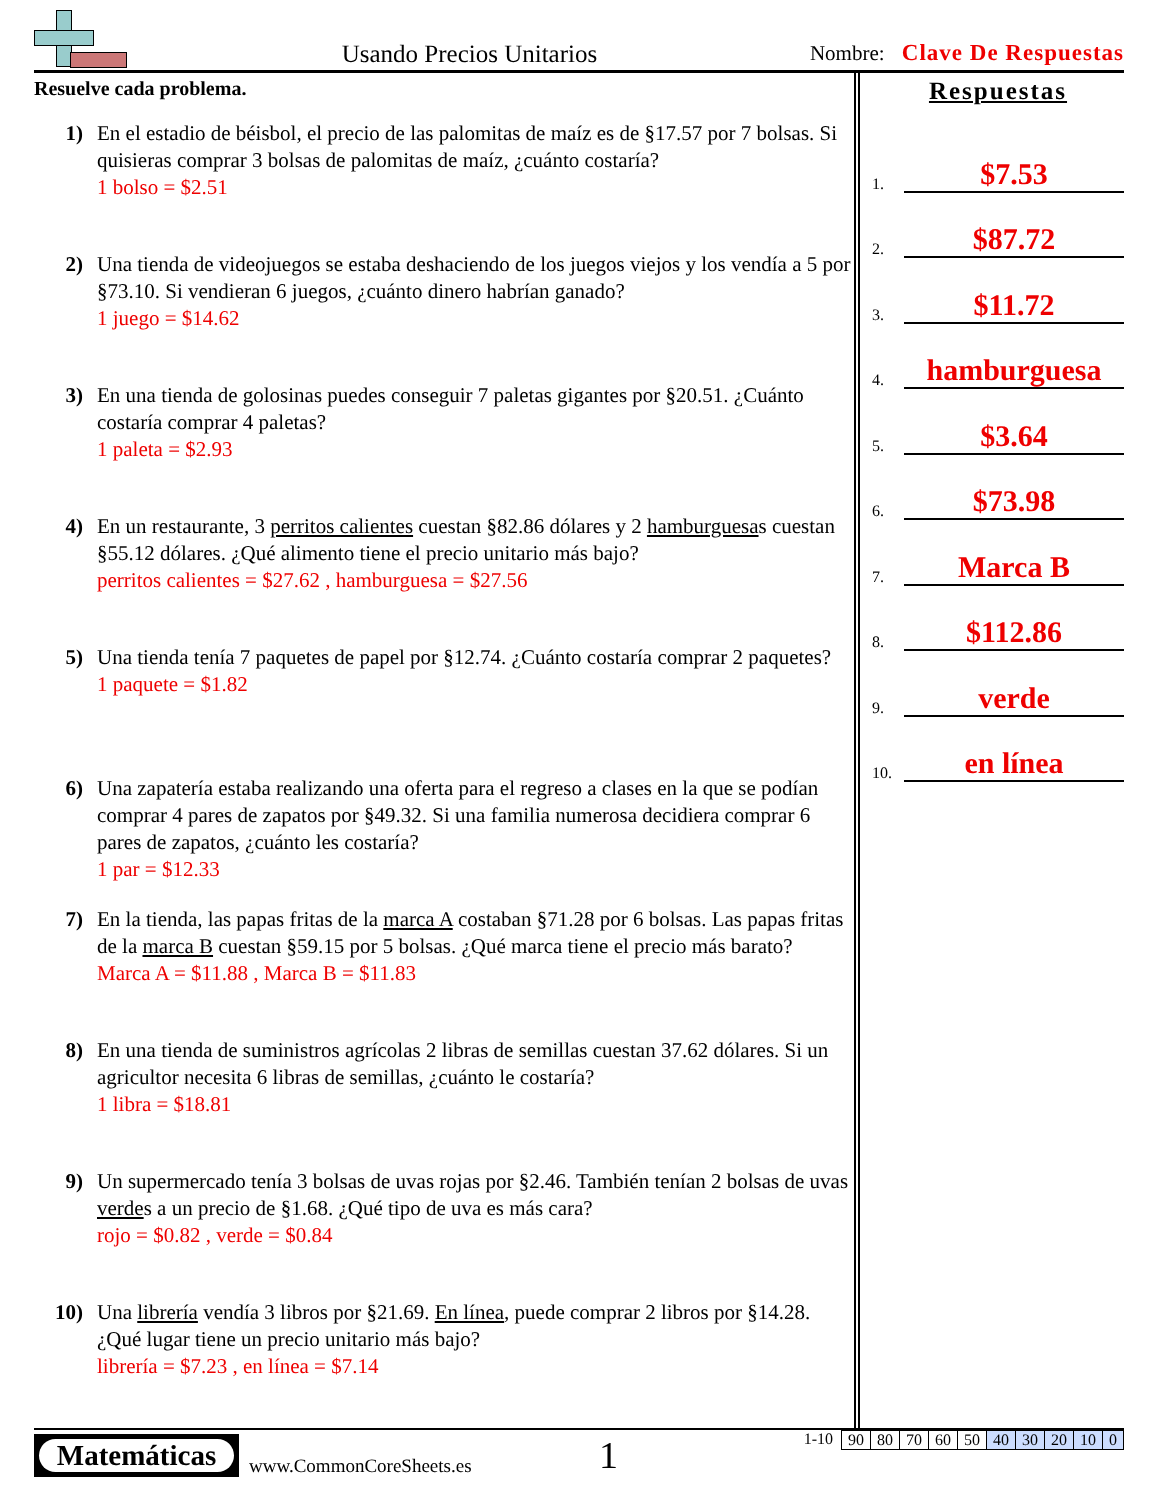Usando Precios Unitarios
Nombre: Clave De Respuestas
Resuelve cada problema.
1) En el estadio de béisbol, el precio de las palomitas de maíz es de §17.57 por 7 bolsas. Si quisieras comprar 3 bolsas de palomitas de maíz, ¿cuánto costaría?
1 bolso = $2.51
2) Una tienda de videojuegos se estaba deshaciendo de los juegos viejos y los vendía a 5 por §73.10. Si vendieran 6 juegos, ¿cuánto dinero habrían ganado?
1 juego = $14.62
3) En una tienda de golosinas puedes conseguir 7 paletas gigantes por §20.51. ¿Cuánto costaría comprar 4 paletas?
1 paleta = $2.93
4) En un restaurante, 3 perritos calientes cuestan §82.86 dólares y 2 hamburguesas cuestan §55.12 dólares. ¿Qué alimento tiene el precio unitario más bajo?
perritos calientes = $27.62 , hamburguesa = $27.56
5) Una tienda tenía 7 paquetes de papel por §12.74. ¿Cuánto costaría comprar 2 paquetes?
1 paquete = $1.82
6) Una zapatería estaba realizando una oferta para el regreso a clases en la que se podían comprar 4 pares de zapatos por §49.32. Si una familia numerosa decidiera comprar 6 pares de zapatos, ¿cuánto les costaría?
1 par = $12.33
7) En la tienda, las papas fritas de la marca A costaban §71.28 por 6 bolsas. Las papas fritas de la marca B cuestan §59.15 por 5 bolsas. ¿Qué marca tiene el precio más barato?
Marca A = $11.88 , Marca B = $11.83
8) En una tienda de suministros agrícolas 2 libras de semillas cuestan 37.62 dólares. Si un agricultor necesita 6 libras de semillas, ¿cuánto le costaría?
1 libra = $18.81
9) Un supermercado tenía 3 bolsas de uvas rojas por §2.46. También tenían 2 bolsas de uvas verdes a un precio de §1.68. ¿Qué tipo de uva es más cara?
rojo = $0.82 , verde = $0.84
10) Una librería vendía 3 libros por §21.69. En línea, puede comprar 2 libros por §14.28. ¿Qué lugar tiene un precio unitario más bajo?
librería = $7.23 , en línea = $7.14
Respuestas
1.
$7.53
2.
$87.72
3.
$11.72
4.
hamburguesa
5.
$3.64
6.
$73.98
7.
Marca B
8.
$112.86
9.
verde
10.
en línea
Matemáticas
www.CommonCoreSheets.es
1
1-10
| 90 | 80 | 70 | 60 | 50 | 40 | 30 | 20 | 10 | 0 |